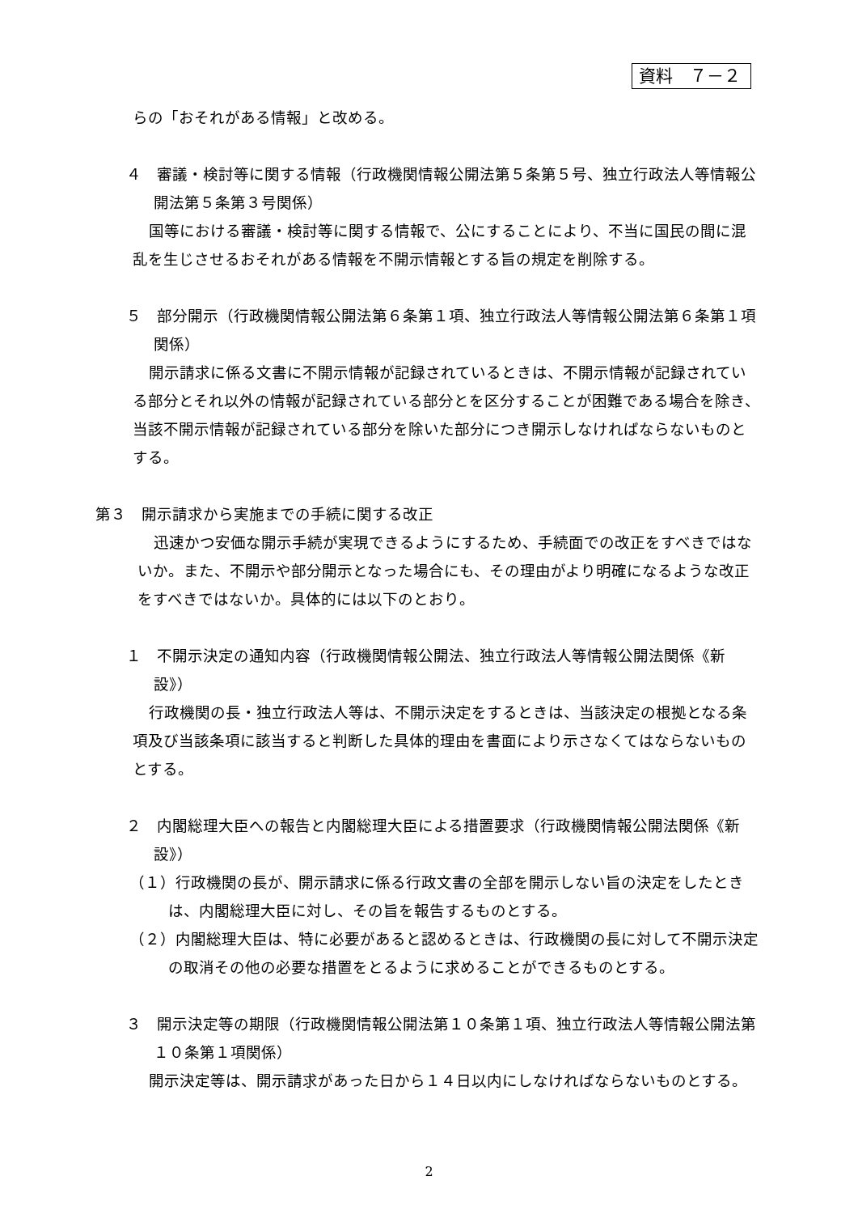資料　７－２
らの「おそれがある情報」と改める。
４　審議・検討等に関する情報（行政機関情報公開法第５条第５号、独立行政法人等情報公開法第５条第３号関係）
国等における審議・検討等に関する情報で、公にすることにより、不当に国民の間に混乱を生じさせるおそれがある情報を不開示情報とする旨の規定を削除する。
５　部分開示（行政機関情報公開法第６条第１項、独立行政法人等情報公開法第６条第１項関係）
開示請求に係る文書に不開示情報が記録されているときは、不開示情報が記録されている部分とそれ以外の情報が記録されている部分とを区分することが困難である場合を除き、当該不開示情報が記録されている部分を除いた部分につき開示しなければならないものとする。
第３　開示請求から実施までの手続に関する改正
迅速かつ安価な開示手続が実現できるようにするため、手続面での改正をすべきではないか。また、不開示や部分開示となった場合にも、その理由がより明確になるような改正をすべきではないか。具体的には以下のとおり。
１　不開示決定の通知内容（行政機関情報公開法、独立行政法人等情報公開法関係《新設》）
行政機関の長・独立行政法人等は、不開示決定をするときは、当該決定の根拠となる条項及び当該条項に該当すると判断した具体的理由を書面により示さなくてはならないものとする。
２　内閣総理大臣への報告と内閣総理大臣による措置要求（行政機関情報公開法関係《新設》）
（１）行政機関の長が、開示請求に係る行政文書の全部を開示しない旨の決定をしたときは、内閣総理大臣に対し、その旨を報告するものとする。
（２）内閣総理大臣は、特に必要があると認めるときは、行政機関の長に対して不開示決定の取消その他の必要な措置をとるように求めることができるものとする。
３　開示決定等の期限（行政機関情報公開法第１０条第１項、独立行政法人等情報公開法第１０条第１項関係）
開示決定等は、開示請求があった日から１４日以内にしなければならないものとする。
2